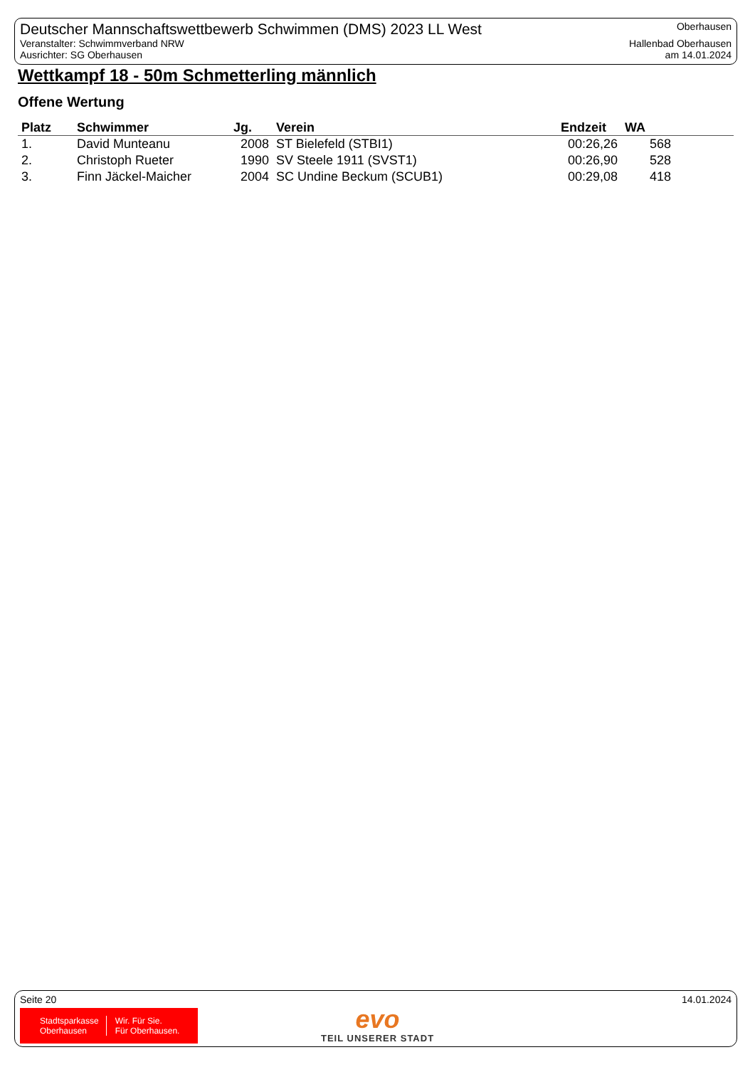Deutscher Mannschaftswettbewerb Schwimmen (DMS) 2023 LL West
Veranstalter: Schwimmverband NRW
Ausrichter: SG Oberhausen
Oberhausen
Hallenbad Oberhausen
am 14.01.2024
Wettkampf 18 - 50m Schmetterling männlich
Offene Wertung
| Platz | Schwimmer | Jg. | Verein | Endzeit | WA |
| --- | --- | --- | --- | --- | --- |
| 1. | David Munteanu | 2008 | ST Bielefeld (STBI1) | 00:26,26 | 568 |
| 2. | Christoph Rueter | 1990 | SV Steele 1911 (SVST1) | 00:26,90 | 528 |
| 3. | Finn Jäckel-Maicher | 2004 | SC Undine Beckum (SCUB1) | 00:29,08 | 418 |
Seite 20 14.01.2024
Stadtsparkasse
Oberhausen
Wir. Für Sie.
Für Oberhausen.
evo
TEIL UNSERER STADT